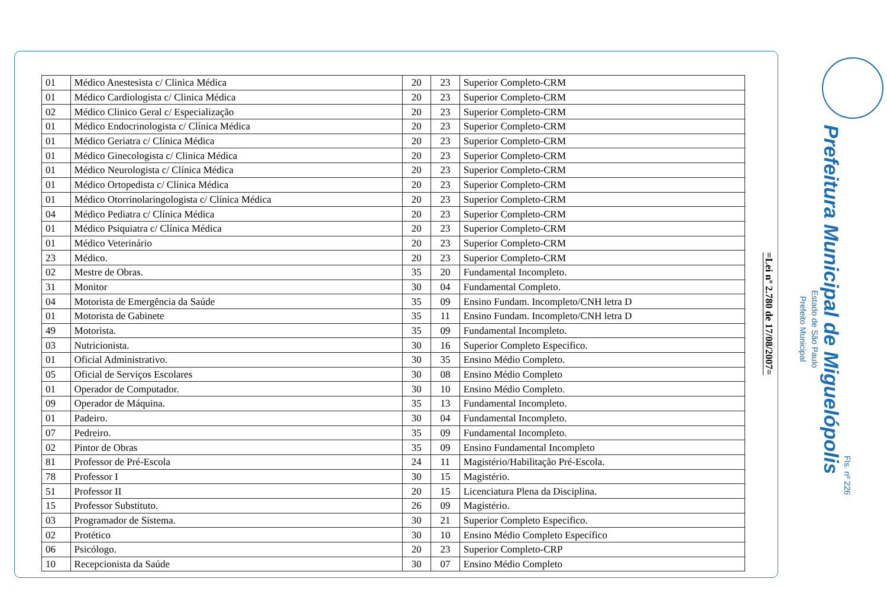| 01 | Médico Anestesista c/ Clinica Médica | 20 | 23 | Superior Completo-CRM |
| 01 | Médico Cardiologista c/ Clinica Médica | 20 | 23 | Superior Completo-CRM |
| 02 | Médico Clinico Geral c/ Especialização | 20 | 23 | Superior Completo-CRM |
| 01 | Médico Endocrinologista c/ Clínica Médica | 20 | 23 | Superior Completo-CRM |
| 01 | Médico Geriatra c/ Clínica Médica | 20 | 23 | Superior Completo-CRM |
| 01 | Médico Ginecologista c/ Clinica Médica | 20 | 23 | Superior Completo-CRM |
| 01 | Médico Neurologista c/ Clínica Médica | 20 | 23 | Superior Completo-CRM |
| 01 | Médico Ortopedista c/ Clínica Médica | 20 | 23 | Superior Completo-CRM |
| 01 | Médico Otorrinolaringologista c/ Clínica Médica | 20 | 23 | Superior Completo-CRM |
| 04 | Médico Pediatra c/ Clínica Médica | 20 | 23 | Superior Completo-CRM |
| 01 | Médico Psiquiatra c/ Clínica Médica | 20 | 23 | Superior Completo-CRM |
| 01 | Médico Veterinário | 20 | 23 | Superior Completo-CRM |
| 23 | Médico. | 20 | 23 | Superior Completo-CRM |
| 02 | Mestre de Obras. | 35 | 20 | Fundamental Incompleto. |
| 31 | Monitor | 30 | 04 | Fundamental Completo. |
| 04 | Motorista de Emergência da Saúde | 35 | 09 | Ensino Fundam. Incompleto/CNH letra D |
| 01 | Motorista de Gabinete | 35 | 11 | Ensino Fundam. Incompleto/CNH letra D |
| 49 | Motorista. | 35 | 09 | Fundamental Incompleto. |
| 03 | Nutricionista. | 30 | 16 | Superior Completo Especifico. |
| 01 | Oficial Administrativo. | 30 | 35 | Ensino Médio Completo. |
| 05 | Oficial de Serviços Escolares | 30 | 08 | Ensino Médio Completo |
| 01 | Operador de Computador. | 30 | 10 | Ensino Médio Completo. |
| 09 | Operador de Máquina. | 35 | 13 | Fundamental Incompleto. |
| 01 | Padeiro. | 30 | 04 | Fundamental Incompleto. |
| 07 | Pedreiro. | 35 | 09 | Fundamental Incompleto. |
| 02 | Pintor de Obras | 35 | 09 | Ensino Fundamental Incompleto |
| 81 | Professor de Pré-Escola | 24 | 11 | Magistério/Habilitação Pré-Escola. |
| 78 | Professor I | 30 | 15 | Magistério. |
| 51 | Professor II | 20 | 15 | Licenciatura Plena da Disciplina. |
| 15 | Professor Substituto. | 26 | 09 | Magistério. |
| 03 | Programador de Sistema. | 30 | 21 | Superior Completo Especifico. |
| 02 | Protético | 30 | 10 | Ensino Médio Completo Específico |
| 06 | Psicólogo. | 20 | 23 | Superior Completo-CRP |
| 10 | Recepcionista da Saúde | 30 | 07 | Ensino Médio Completo |
=Lei nº 2.780 de 17/08/2007=
Prefeito Municipal
Estado de São Paulo
Prefeitura Municipal de Miguelópolis
Fls. nº 226